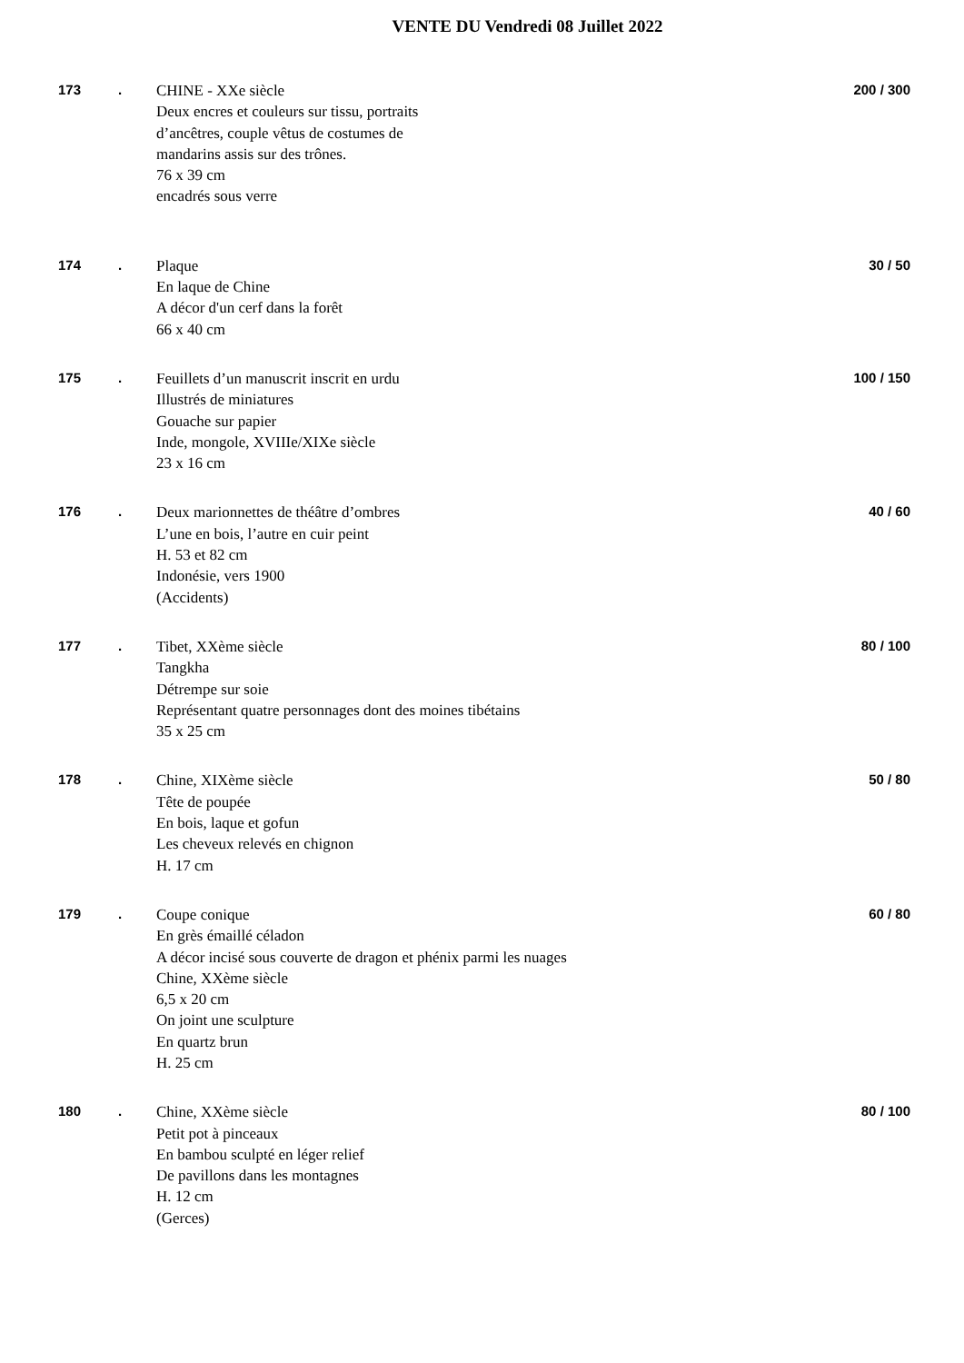VENTE DU Vendredi 08 Juillet 2022
173 .
CHINE - XXe siècle
Deux encres et couleurs sur tissu, portraits
d’ancêtres, couple vêtus de costumes de
mandarins assis sur des trônes.
76 x 39 cm
encadrés sous verre
200 / 300
174 .
Plaque
En laque de Chine
A décor d'un cerf dans la forêt
66 x 40 cm
30 / 50
175 .
Feuillets d’un manuscrit inscrit en urdu
Illustrés de miniatures
Gouache sur papier
Inde, mongole, XVIIIe/XIXe siècle
23 x 16 cm
100 / 150
176 .
Deux marionnettes de théâtre d’ombres
L’une en bois, l’autre en cuir peint
H. 53 et 82 cm
Indonésie, vers 1900
(Accidents)
40 / 60
177 .
Tibet, XXème siècle
Tangkha
Détrempe sur soie
Représentant quatre personnages dont des moines tibétains
35 x 25 cm
80 / 100
178 .
Chine, XIXème siècle
Tête de poupée
En bois, laque et gofun
Les cheveux relevés en chignon
H. 17 cm
50 / 80
179 .
Coupe conique
En grès émaillé céladon
A décor incisé sous couverte de dragon et phénix parmi les nuages
Chine, XXème siècle
6,5 x 20 cm
On joint une sculpture
En quartz brun
H. 25 cm
60 / 80
180 .
Chine, XXème siècle
Petit pot à pinceaux
En bambou sculpté en léger relief
De pavillons dans les montagnes
H. 12 cm
(Gerces)
80 / 100